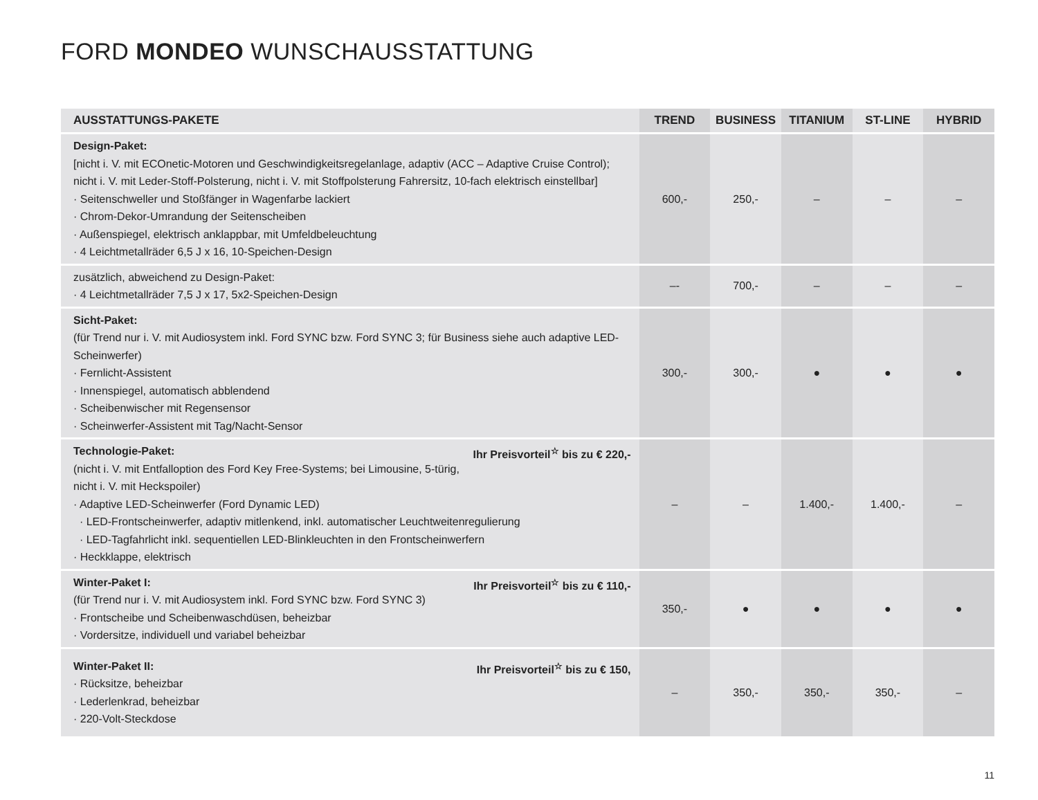FORD MONDEO WUNSCHAUSSTATTUNG
| AUSSTATTUNGS-PAKETE | TREND | BUSINESS | TITANIUM | ST-LINE | HYBRID |
| --- | --- | --- | --- | --- | --- |
| Design-Paket: [nicht i. V. mit ECOnetic-Motoren und Geschwindigkeitsregelanlage, adaptiv (ACC – Adaptive Cruise Control); nicht i. V. mit Leder-Stoff-Polsterung, nicht i. V. mit Stoffpolsterung Fahrersitz, 10-fach elektrisch einstellbar] · Seitenschweller und Stoßfänger in Wagenfarbe lackiert · Chrom-Dekor-Umrandung der Seitenscheiben · Außenspiegel, elektrisch anklappbar, mit Umfeldbeleuchtung · 4 Leichtmetallräder 6,5 J x 16, 10-Speichen-Design | 600,- | 250,- | – | – | – |
| zusätzlich, abweichend zu Design-Paket: · 4 Leichtmetallräder 7,5 J x 17, 5x2-Speichen-Design | –- | 700,- | – | – | – |
| Sicht-Paket: (für Trend nur i. V. mit Audiosystem inkl. Ford SYNC bzw. Ford SYNC 3; für Business siehe auch adaptive LED-Scheinwerfer) · Fernlicht-Assistent · Innenspiegel, automatisch abblendend · Scheibenwischer mit Regensensor · Scheinwerfer-Assistent mit Tag/Nacht-Sensor | 300,- | 300,- | ● | ● | ● |
| Ihr Preisvorteil<sup>☆</sup> bis zu € 220,- Technologie-Paket: (nicht i. V. mit Entfalloption des Ford Key Free-Systems; bei Limousine, 5-türig, nicht i. V. mit Heckspoiler) · Adaptive LED-Scheinwerfer (Ford Dynamic LED) · LED-Frontscheinwerfer, adaptiv mitlenkend, inkl. automatischer Leuchtweitenregulierung · LED-Tagfahrlicht inkl. sequentiellen LED-Blinkleuchten in den Frontscheinwerfern · Heckklappe, elektrisch | – | – | 1.400,- | 1.400,- | – |
| Ihr Preisvorteil<sup>☆</sup> bis zu € 110,- Winter-Paket I: (für Trend nur i. V. mit Audiosystem inkl. Ford SYNC bzw. Ford SYNC 3) · Frontscheibe und Scheibenwaschdüsen, beheizbar · Vordersitze, individuell und variabel beheizbar | 350,- | ● | ● | ● | ● |
| Ihr Preisvorteil<sup>☆</sup> bis zu € 150, Winter-Paket II: · Rücksitze, beheizbar · Lederlenkrad, beheizbar · 220-Volt-Steckdose | – | 350,- | 350,- | 350,- | – |
11